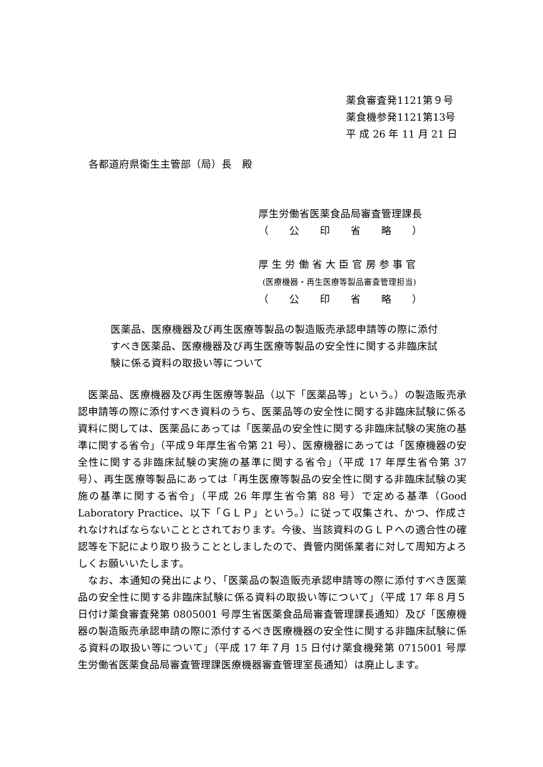薬食審査発1121第９号
薬食機参発1121第13号
平 成 26 年 11 月 21 日
各都道府県衛生主管部（局）長　殿
厚生労働省医薬食品局審査管理課長
（　　公　　印　　省　　略　　）
厚 生 労 働 省 大 臣 官 房 参 事 官
(医療機器・再生医療等製品審査管理担当)
（　　公　　印　　省　　略　　）
医薬品、医療機器及び再生医療等製品の製造販売承認申請等の際に添付すべき医薬品、医療機器及び再生医療等製品の安全性に関する非臨床試験に係る資料の取扱い等について
　医薬品、医療機器及び再生医療等製品（以下「医薬品等」という。）の製造販売承認申請等の際に添付すべき資料のうち、医薬品等の安全性に関する非臨床試験に係る資料に関しては、医薬品にあっては「医薬品の安全性に関する非臨床試験の実施の基準に関する省令」（平成９年厚生省令第 21 号）、医療機器にあっては「医療機器の安全性に関する非臨床試験の実施の基準に関する省令」（平成 17 年厚生省令第 37 号）、再生医療等製品にあっては「再生医療等製品の安全性に関する非臨床試験の実施の基準に関する省令」（平成 26 年厚生省令第 88 号）で定める基準（Good Laboratory Practice、以下「ＧＬＰ」という。）に従って収集され、かつ、作成されなければならないこととされております。今後、当該資料のＧＬＰへの適合性の確認等を下記により取り扱うこととしましたので、貴管内関係業者に対して周知方よろしくお願いいたします。
　なお、本通知の発出により、「医薬品の製造販売承認申請等の際に添付すべき医薬品の安全性に関する非臨床試験に係る資料の取扱い等について」（平成 17 年８月５日付け薬食審査発第 0805001 号厚生省医薬食品局審査管理課長通知）及び「医療機器の製造販売承認申請の際に添付するべき医療機器の安全性に関する非臨床試験に係る資料の取扱い等について」（平成 17 年７月 15 日付け薬食機発第 0715001 号厚生労働省医薬食品局審査管理課医療機器審査管理室長通知）は廃止します。